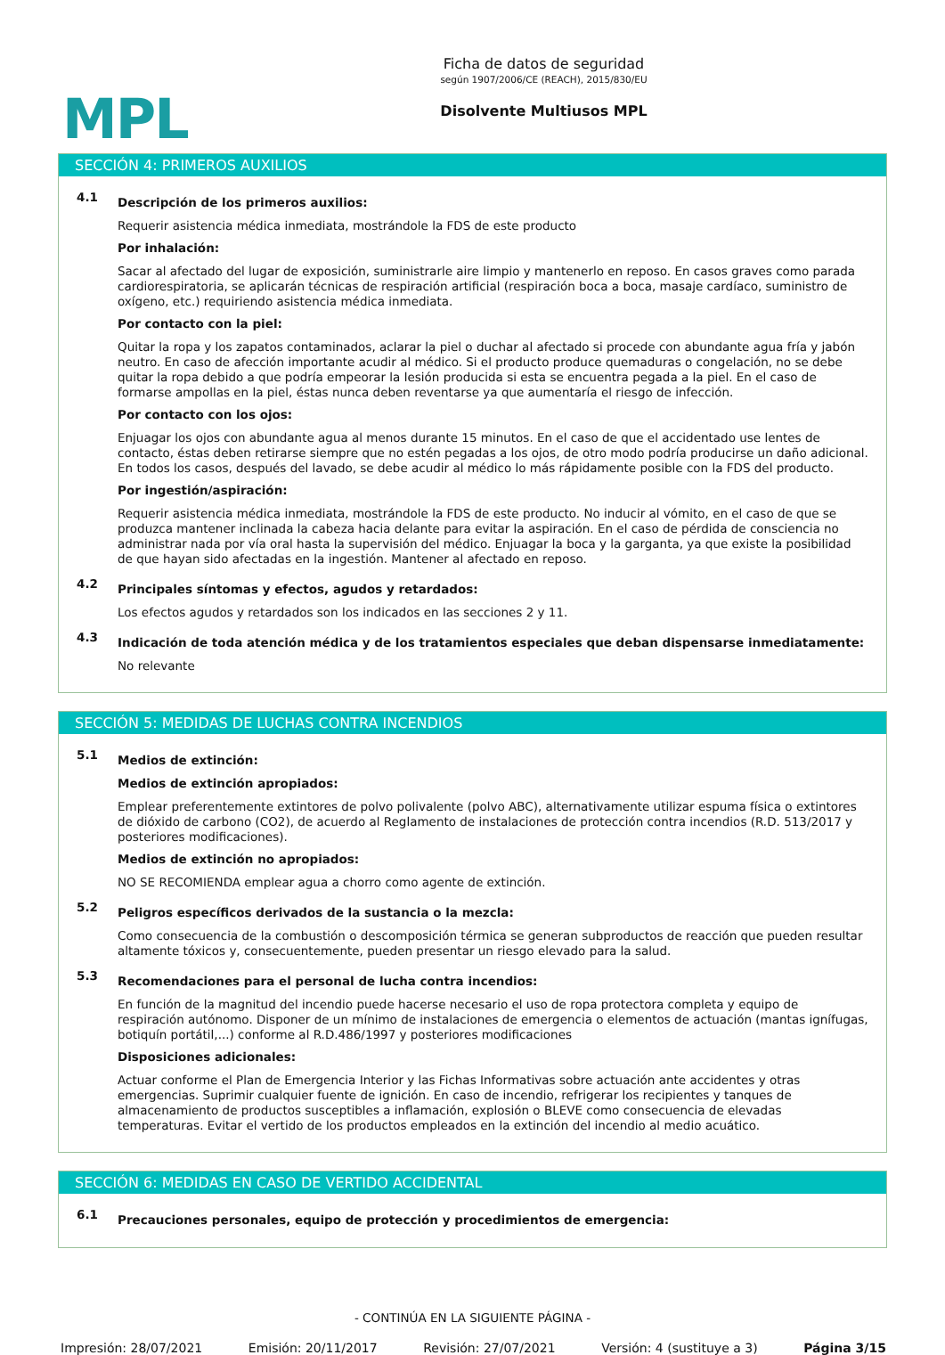MPL
Ficha de datos de seguridad
según 1907/2006/CE (REACH), 2015/830/EU
Disolvente Multiusos MPL
SECCIÓN 4: PRIMEROS AUXILIOS
4.1
Descripción de los primeros auxilios:
Requerir asistencia médica inmediata, mostrándole la FDS de este producto
Por inhalación:
Sacar al afectado del lugar de exposición, suministrarle aire limpio y mantenerlo en reposo. En casos graves como parada cardiorespiratoria, se aplicarán técnicas de respiración artificial (respiración boca a boca, masaje cardíaco, suministro de oxígeno, etc.) requiriendo asistencia médica inmediata.
Por contacto con la piel:
Quitar la ropa y los zapatos contaminados, aclarar la piel o duchar al afectado si procede con abundante agua fría y jabón neutro. En caso de afección importante acudir al médico. Si el producto produce quemaduras o congelación, no se debe quitar la ropa debido a que podría empeorar la lesión producida si esta se encuentra pegada a la piel. En el caso de formarse ampollas en la piel, éstas nunca deben reventarse ya que aumentaría el riesgo de infección.
Por contacto con los ojos:
Enjuagar los ojos con abundante agua al menos durante 15 minutos. En el caso de que el accidentado use lentes de contacto, éstas deben retirarse siempre que no estén pegadas a los ojos, de otro modo podría producirse un daño adicional. En todos los casos, después del lavado, se debe acudir al médico lo más rápidamente posible con la FDS del producto.
Por ingestión/aspiración:
Requerir asistencia médica inmediata, mostrándole la FDS de este producto. No inducir al vómito, en el caso de que se produzca mantener inclinada la cabeza hacia delante para evitar la aspiración. En el caso de pérdida de consciencia no administrar nada por vía oral hasta la supervisión del médico. Enjuagar la boca y la garganta, ya que existe la posibilidad de que hayan sido afectadas en la ingestión. Mantener al afectado en reposo.
4.2
Principales síntomas y efectos, agudos y retardados:
Los efectos agudos y retardados son los indicados en las secciones 2 y 11.
4.3
Indicación de toda atención médica y de los tratamientos especiales que deban dispensarse inmediatamente:
No relevante
SECCIÓN 5: MEDIDAS DE LUCHAS CONTRA INCENDIOS
5.1
Medios de extinción:
Medios de extinción apropiados:
Emplear preferentemente extintores de polvo polivalente (polvo ABC), alternativamente utilizar espuma física o extintores de dióxido de carbono (CO2), de acuerdo al Reglamento de instalaciones de protección contra incendios (R.D. 513/2017 y posteriores modificaciones).
Medios de extinción no apropiados:
NO SE RECOMIENDA emplear agua a chorro como agente de extinción.
5.2
Peligros específicos derivados de la sustancia o la mezcla:
Como consecuencia de la combustión o descomposición térmica se generan subproductos de reacción que pueden resultar altamente tóxicos y, consecuentemente, pueden presentar un riesgo elevado para la salud.
5.3
Recomendaciones para el personal de lucha contra incendios:
En función de la magnitud del incendio puede hacerse necesario el uso de ropa protectora completa y equipo de respiración autónomo. Disponer de un mínimo de instalaciones de emergencia o elementos de actuación (mantas ignífugas, botiquín portátil,...) conforme al R.D.486/1997 y posteriores modificaciones
Disposiciones adicionales:
Actuar conforme el Plan de Emergencia Interior y las Fichas Informativas sobre actuación ante accidentes y otras emergencias. Suprimir cualquier fuente de ignición. En caso de incendio, refrigerar los recipientes y tanques de almacenamiento de productos susceptibles a inflamación, explosión o BLEVE como consecuencia de elevadas temperaturas. Evitar el vertido de los productos empleados en la extinción del incendio al medio acuático.
SECCIÓN 6: MEDIDAS EN CASO DE VERTIDO ACCIDENTAL
6.1
Precauciones personales, equipo de protección y procedimientos de emergencia:
- CONTINÚA EN LA SIGUIENTE PÁGINA -
Impresión: 28/07/2021 Emisión: 20/11/2017 Revisión: 27/07/2021 Versión: 4 (sustituye a 3) Página 3/15